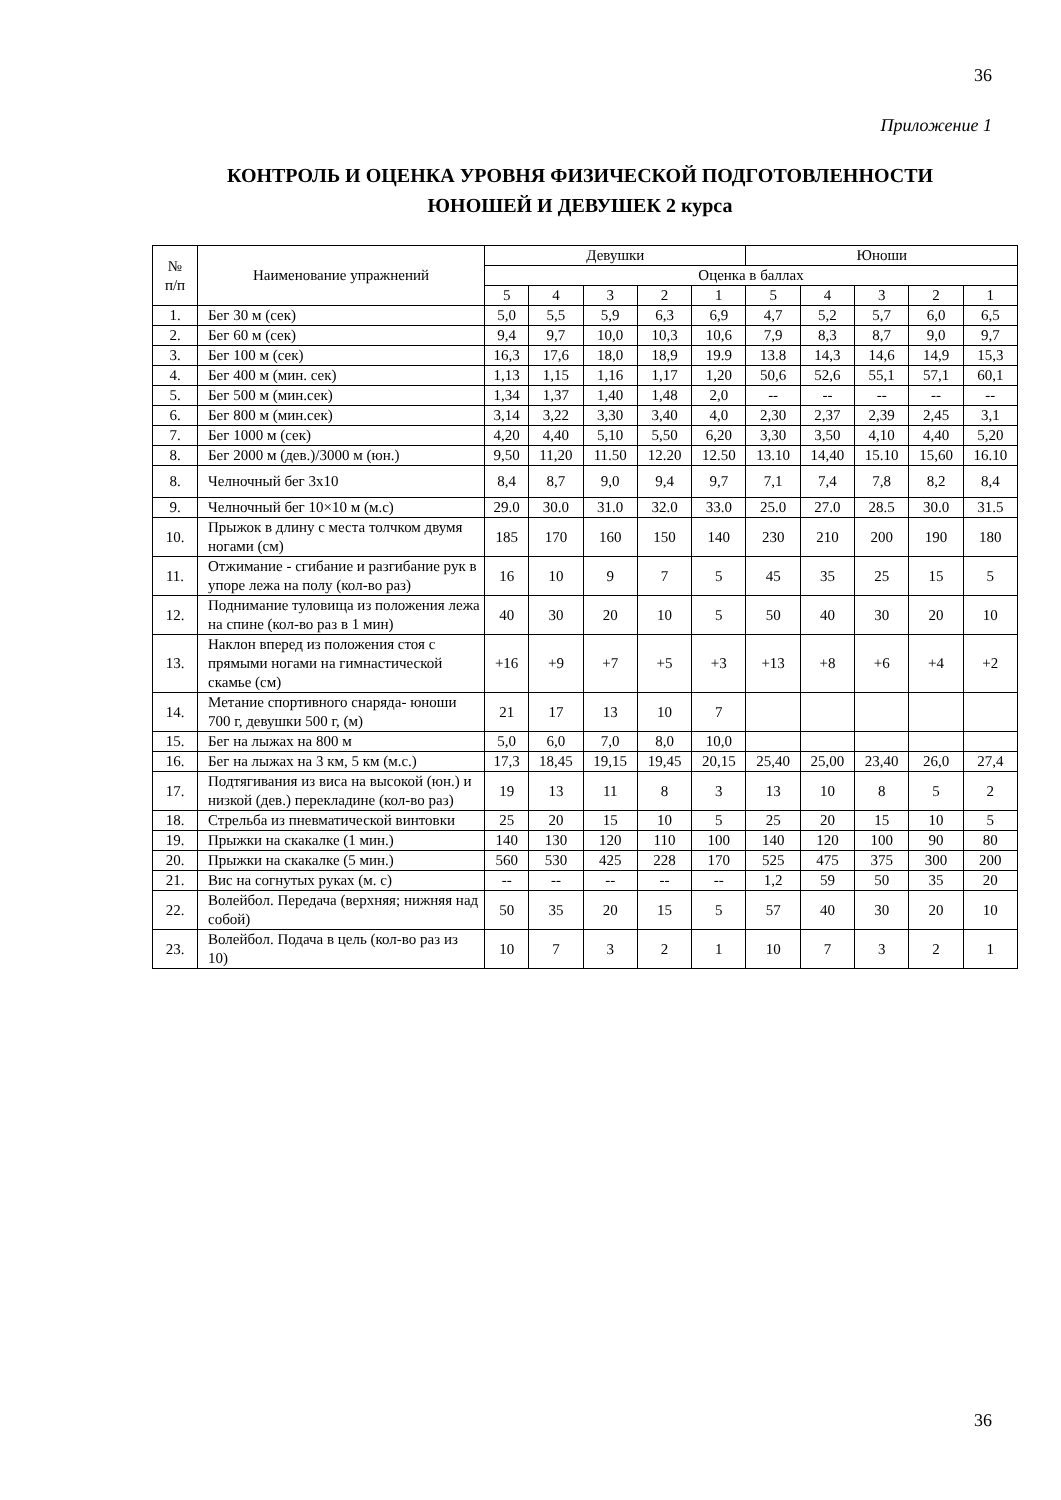36
Приложение 1
КОНТРОЛЬ И ОЦЕНКА УРОВНЯ ФИЗИЧЕСКОЙ ПОДГОТОВЛЕННОСТИ
ЮНОШЕЙ И ДЕВУШЕК 2 курса
| № п/п | Наименование упражнений | Девушки | | | | | Юноши | | | | |
| --- | --- | --- | --- | --- | --- | --- | --- | --- | --- | --- | --- |
| | | Оценка в баллах | | | | | | | | | |
| | | 5 | 4 | 3 | 2 | 1 | 5 | 4 | 3 | 2 | 1 |
| 1. | Бег 30 м (сек) | 5,0 | 5,5 | 5,9 | 6,3 | 6,9 | 4,7 | 5,2 | 5,7 | 6,0 | 6,5 |
| 2. | Бег 60 м (сек) | 9,4 | 9,7 | 10,0 | 10,3 | 10,6 | 7,9 | 8,3 | 8,7 | 9,0 | 9,7 |
| 3. | Бег 100 м (сек) | 16,3 | 17,6 | 18,0 | 18,9 | 19.9 | 13.8 | 14,3 | 14,6 | 14,9 | 15,3 |
| 4. | Бег 400 м (мин. сек) | 1,13 | 1,15 | 1,16 | 1,17 | 1,20 | 50,6 | 52,6 | 55,1 | 57,1 | 60,1 |
| 5. | Бег 500 м (мин.сек) | 1,34 | 1,37 | 1,40 | 1,48 | 2,0 | -- | -- | -- | -- | -- |
| 6. | Бег 800 м (мин.сек) | 3,14 | 3,22 | 3,30 | 3,40 | 4,0 | 2,30 | 2,37 | 2,39 | 2,45 | 3,1 |
| 7. | Бег 1000 м (сек) | 4,20 | 4,40 | 5,10 | 5,50 | 6,20 | 3,30 | 3,50 | 4,10 | 4,40 | 5,20 |
| 8. | Бег 2000 м (дев.)/3000 м (юн.) | 9,50 | 11,20 | 11.50 | 12.20 | 12.50 | 13.10 | 14,40 | 15.10 | 15,60 | 16.10 |
| 8. | Челночный бег 3х10 | 8,4 | 8,7 | 9,0 | 9,4 | 9,7 | 7,1 | 7,4 | 7,8 | 8,2 | 8,4 |
| 9. | Челночный бег 10×10 м (м.с) | 29.0 | 30.0 | 31.0 | 32.0 | 33.0 | 25.0 | 27.0 | 28.5 | 30.0 | 31.5 |
| 10. | Прыжок в длину с места толчком двумя ногами (см) | 185 | 170 | 160 | 150 | 140 | 230 | 210 | 200 | 190 | 180 |
| 11. | Отжимание - сгибание и разгибание рук в упоре лежа на полу (кол-во раз) | 16 | 10 | 9 | 7 | 5 | 45 | 35 | 25 | 15 | 5 |
| 12. | Поднимание туловища из положения лежа на спине (кол-во раз в 1 мин) | 40 | 30 | 20 | 10 | 5 | 50 | 40 | 30 | 20 | 10 |
| 13. | Наклон вперед из положения стоя с прямыми ногами на гимнастической скамье (см) | +16 | +9 | +7 | +5 | +3 | +13 | +8 | +6 | +4 | +2 |
| 14. | Метание спортивного снаряда- юноши 700 г, девушки 500 г, (м) | 21 | 17 | 13 | 10 | 7 | | | | | |
| 15. | Бег на лыжах на 800 м | 5,0 | 6,0 | 7,0 | 8,0 | 10,0 | | | | | |
| 16. | Бег на лыжах на 3 км, 5 км (м.с.) | 17,3 | 18,45 | 19,15 | 19,45 | 20,15 | 25,40 | 25,00 | 23,40 | 26,0 | 27,4 |
| 17. | Подтягивания из виса на высокой (юн.) и низкой (дев.) перекладине (кол-во раз) | 19 | 13 | 11 | 8 | 3 | 13 | 10 | 8 | 5 | 2 |
| 18. | Стрельба из пневматической винтовки | 25 | 20 | 15 | 10 | 5 | 25 | 20 | 15 | 10 | 5 |
| 19. | Прыжки на скакалке (1 мин.) | 140 | 130 | 120 | 110 | 100 | 140 | 120 | 100 | 90 | 80 |
| 20. | Прыжки на скакалке (5 мин.) | 560 | 530 | 425 | 228 | 170 | 525 | 475 | 375 | 300 | 200 |
| 21. | Вис на согнутых руках (м. с) | -- | -- | -- | -- | -- | 1,2 | 59 | 50 | 35 | 20 |
| 22. | Волейбол. Передача (верхняя; нижняя над собой) | 50 | 35 | 20 | 15 | 5 | 57 | 40 | 30 | 20 | 10 |
| 23. | Волейбол. Подача в цель (кол-во раз из 10) | 10 | 7 | 3 | 2 | 1 | 10 | 7 | 3 | 2 | 1 |
36